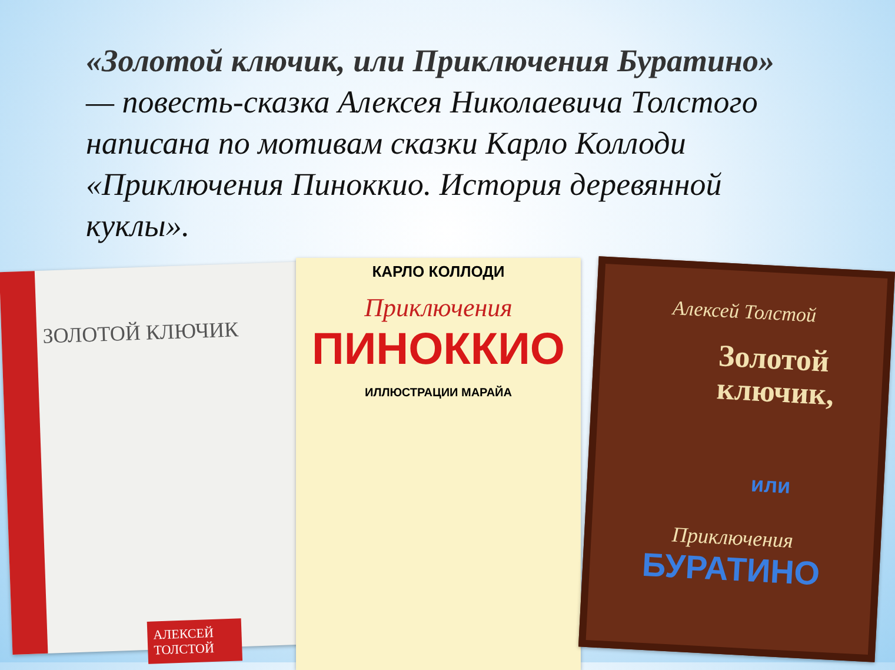«Золотой ключик, или Приключения Буратино» — повесть-сказка Алексея Николаевича Толстого написана по мотивам сказки Карло Коллоди «Приключения Пиноккио. История деревянной куклы».
ЗОЛОТОЙ КЛЮЧИК
АЛЕКСЕЙ ТОЛСТОЙ
КАРЛО КОЛЛОДИ
Приключения
ПИНОККИО
ИЛЛЮСТРАЦИИ МАРАЙА
Алексей Толстой
Золотой ключик,
или
Приключения
БУРАТИНО